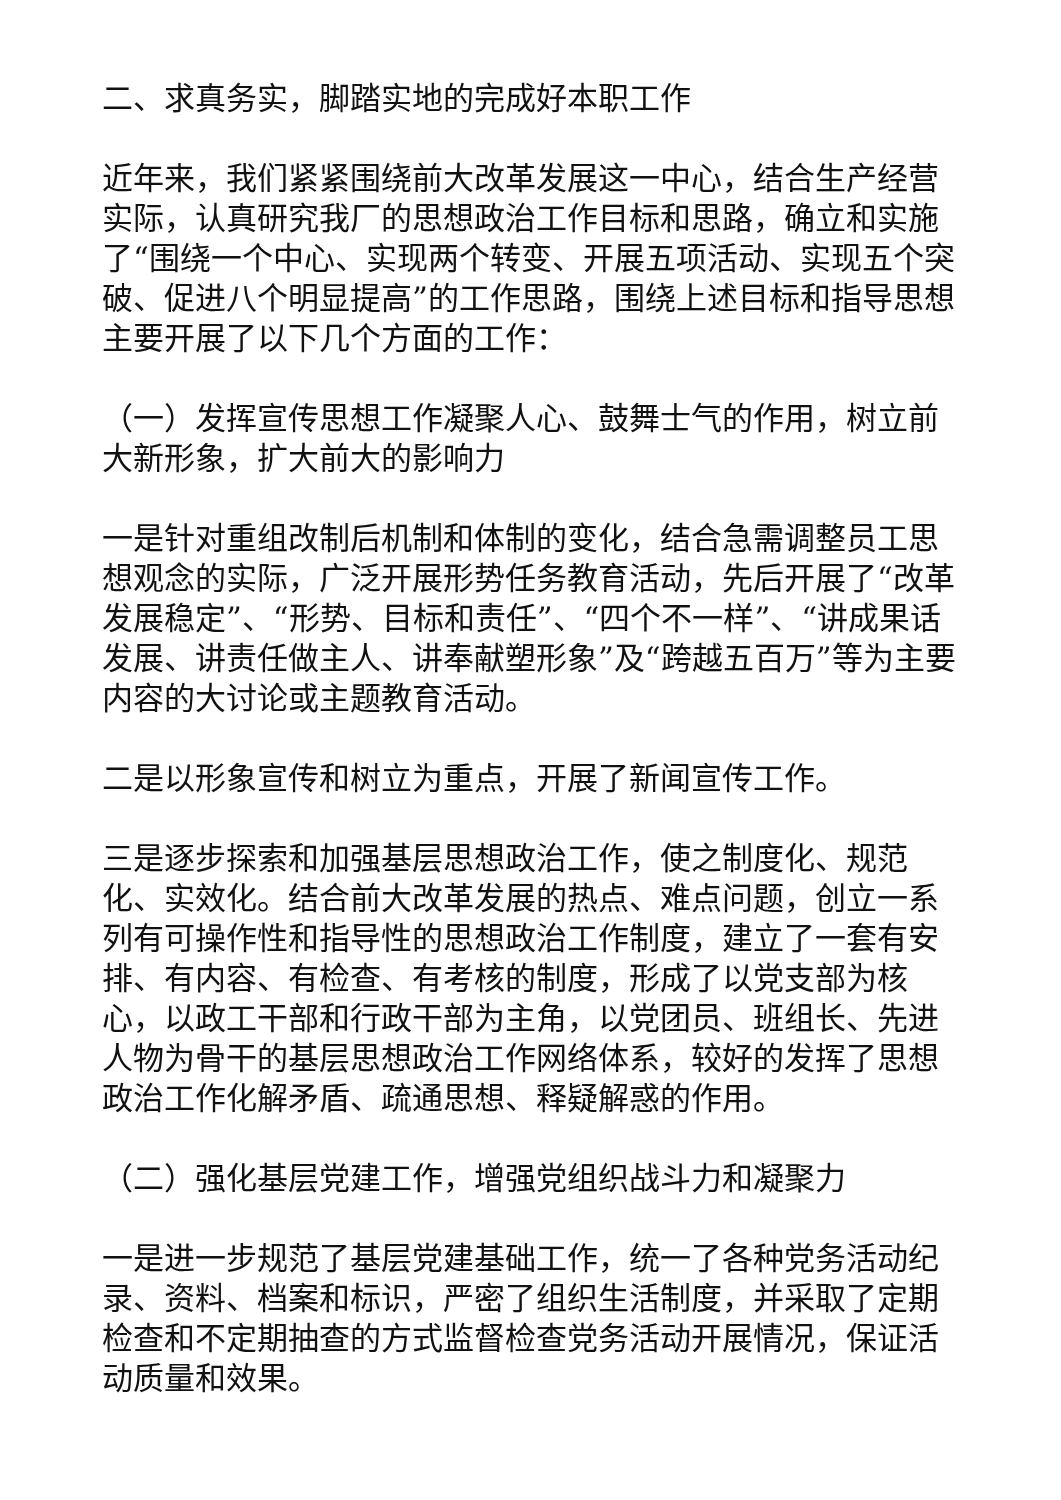二、求真务实，脚踏实地的完成好本职工作
近年来，我们紧紧围绕前大改革发展这一中心，结合生产经营实际，认真研究我厂的思想政治工作目标和思路，确立和实施了“围绕一个中心、实现两个转变、开展五项活动、实现五个突破、促进八个明显提高”的工作思路，围绕上述目标和指导思想主要开展了以下几个方面的工作：
（一）发挥宣传思想工作凝聚人心、鼓舞士气的作用，树立前大新形象，扩大前大的影响力
一是针对重组改制后机制和体制的变化，结合急需调整员工思想观念的实际，广泛开展形势任务教育活动，先后开展了“改革发展稳定”、“形势、目标和责任”、“四个不一样”、“讲成果话发展、讲责任做主人、讲奉献塑形象”及“跨越五百万”等为主要内容的大讨论或主题教育活动。
二是以形象宣传和树立为重点，开展了新闻宣传工作。
三是逐步探索和加强基层思想政治工作，使之制度化、规范化、实效化。结合前大改革发展的热点、难点问题，创立一系列有可操作性和指导性的思想政治工作制度，建立了一套有安排、有内容、有检查、有考核的制度，形成了以党支部为核心，以政工干部和行政干部为主角，以党团员、班组长、先进人物为骨干的基层思想政治工作网络体系，较好的发挥了思想政治工作化解矛盾、疏通思想、释疑解惑的作用。
（二）强化基层党建工作，增强党组织战斗力和凝聚力
一是进一步规范了基层党建基础工作，统一了各种党务活动纪录、资料、档案和标识，严密了组织生活制度，并采取了定期检查和不定期抽查的方式监督检查党务活动开展情况，保证活动质量和效果。